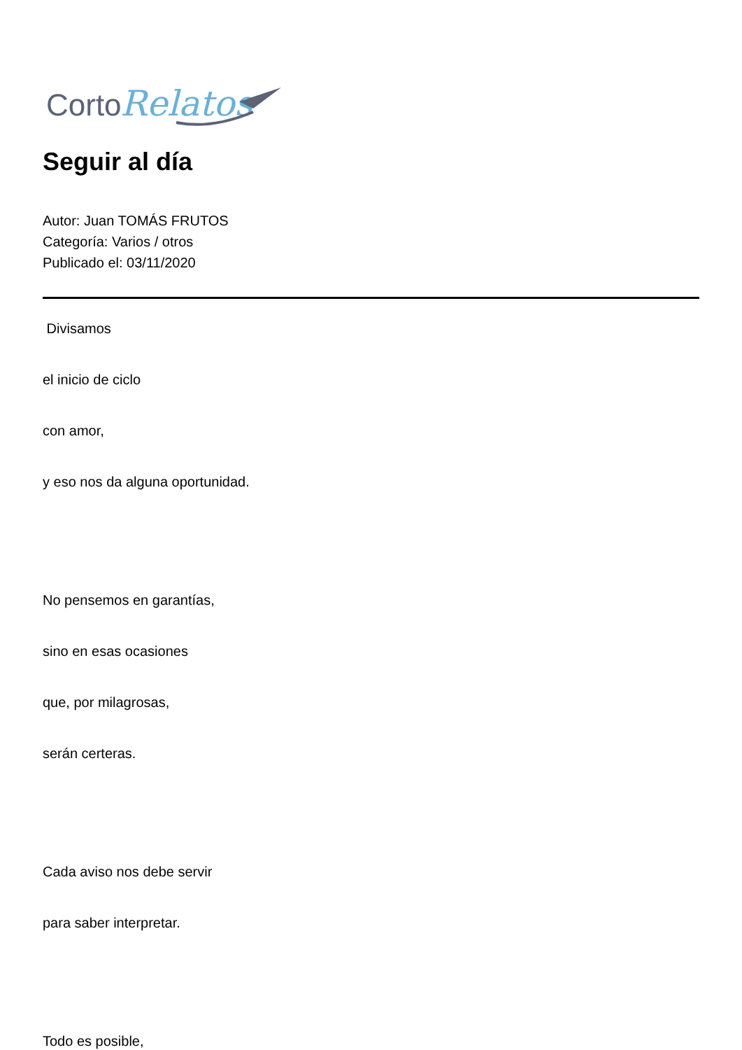Corto
Relatos
Seguir al día
Autor: Juan TOMÁS FRUTOS
Categoría: Varios / otros
Publicado el: 03/11/2020
Divisamos
el inicio de ciclo
con amor,
y eso nos da alguna oportunidad.
No pensemos en garantías,
sino en esas ocasiones
que, por milagrosas,
serán certeras.
Cada aviso nos debe servir
para saber interpretar.
Todo es posible,